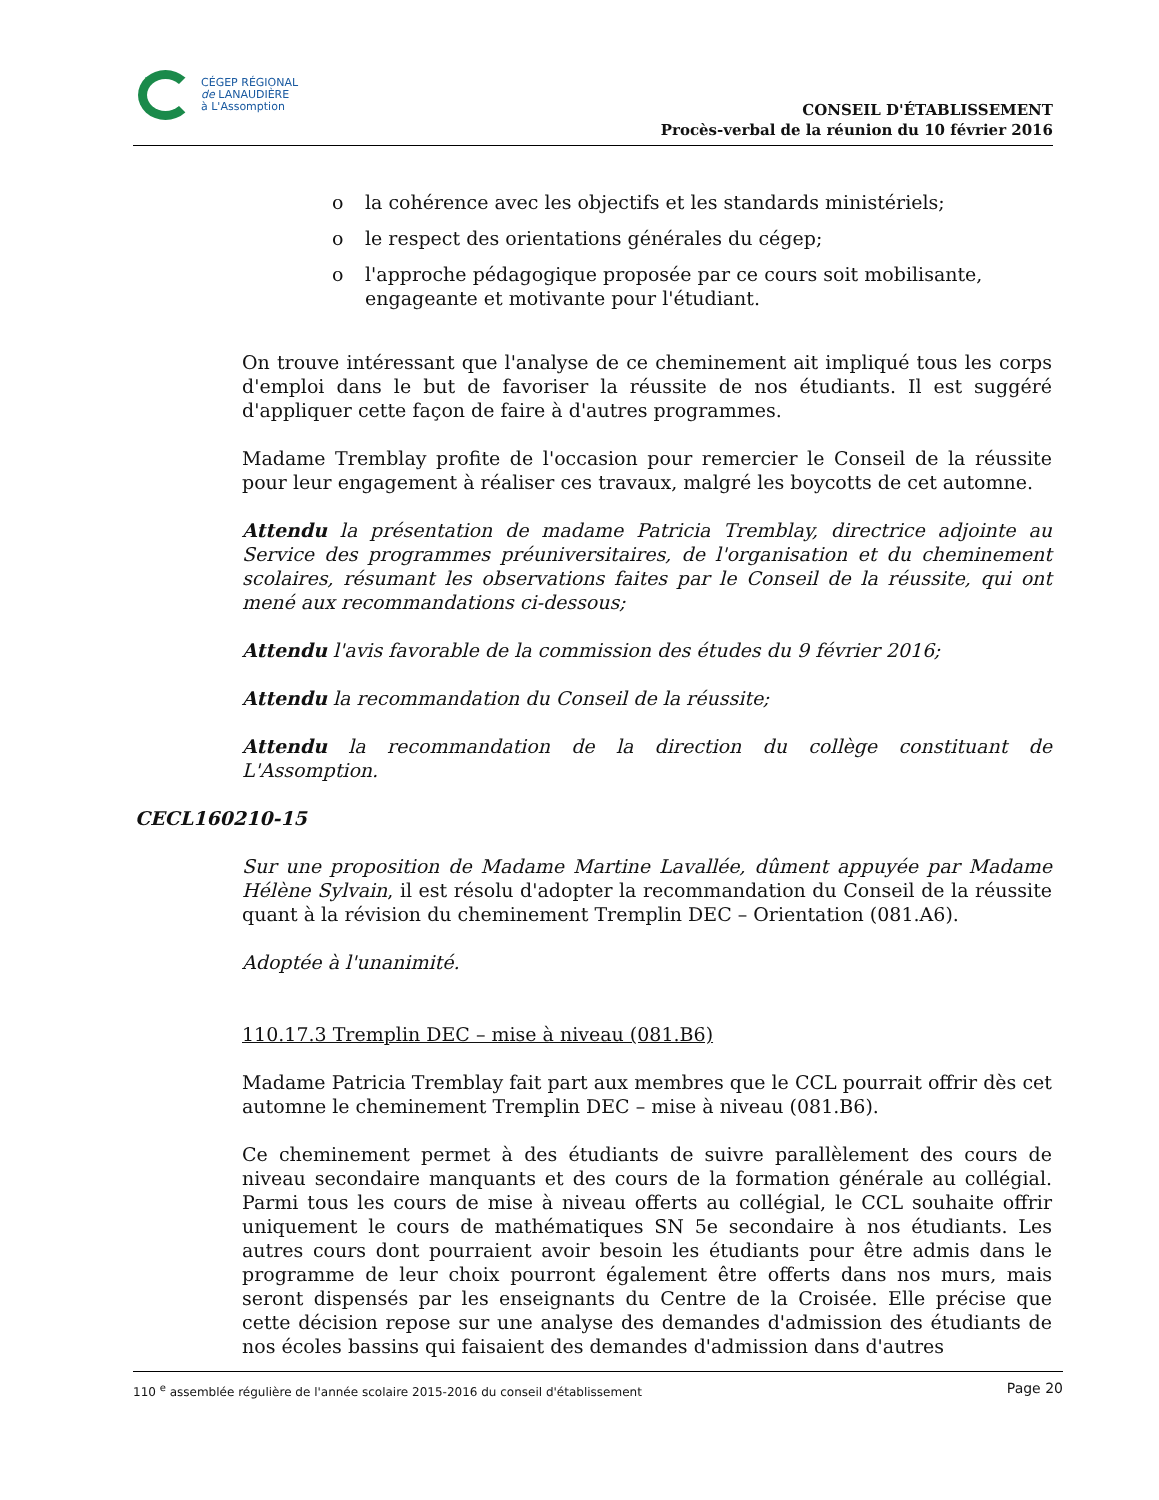CÉGEP RÉGIONAL
de LANAUDIÈRE
à L'Assomption
CONSEIL D'ÉTABLISSEMENT
Procès-verbal de la réunion du 10 février 2016
o la cohérence avec les objectifs et les standards ministériels;
o le respect des orientations générales du cégep;
o l'approche pédagogique proposée par ce cours soit mobilisante, engageante et motivante pour l'étudiant.
On trouve intéressant que l'analyse de ce cheminement ait impliqué tous les corps d'emploi dans le but de favoriser la réussite de nos étudiants. Il est suggéré d'appliquer cette façon de faire à d'autres programmes.
Madame Tremblay profite de l'occasion pour remercier le Conseil de la réussite pour leur engagement à réaliser ces travaux, malgré les boycotts de cet automne.
Attendu la présentation de madame Patricia Tremblay, directrice adjointe au Service des programmes préuniversitaires, de l'organisation et du cheminement scolaires, résumant les observations faites par le Conseil de la réussite, qui ont mené aux recommandations ci-dessous;
Attendu l'avis favorable de la commission des études du 9 février 2016;
Attendu la recommandation du Conseil de la réussite;
Attendu la recommandation de la direction du collège constituant de L'Assomption.
CECL160210-15
Sur une proposition de Madame Martine Lavallée, dûment appuyée par Madame Hélène Sylvain, il est résolu d'adopter la recommandation du Conseil de la réussite quant à la révision du cheminement Tremplin DEC – Orientation (081.A6).
Adoptée à l'unanimité.
110.17.3 Tremplin DEC – mise à niveau (081.B6)
Madame Patricia Tremblay fait part aux membres que le CCL pourrait offrir dès cet automne le cheminement Tremplin DEC – mise à niveau (081.B6).
Ce cheminement permet à des étudiants de suivre parallèlement des cours de niveau secondaire manquants et des cours de la formation générale au collégial. Parmi tous les cours de mise à niveau offerts au collégial, le CCL souhaite offrir uniquement le cours de mathématiques SN 5e secondaire à nos étudiants. Les autres cours dont pourraient avoir besoin les étudiants pour être admis dans le programme de leur choix pourront également être offerts dans nos murs, mais seront dispensés par les enseignants du Centre de la Croisée. Elle précise que cette décision repose sur une analyse des demandes d'admission des étudiants de nos écoles bassins qui faisaient des demandes d'admission dans d'autres
110 <sup>e</sup> assemblée régulière de l'année scolaire 2015-2016 du conseil d'établissement Page 20